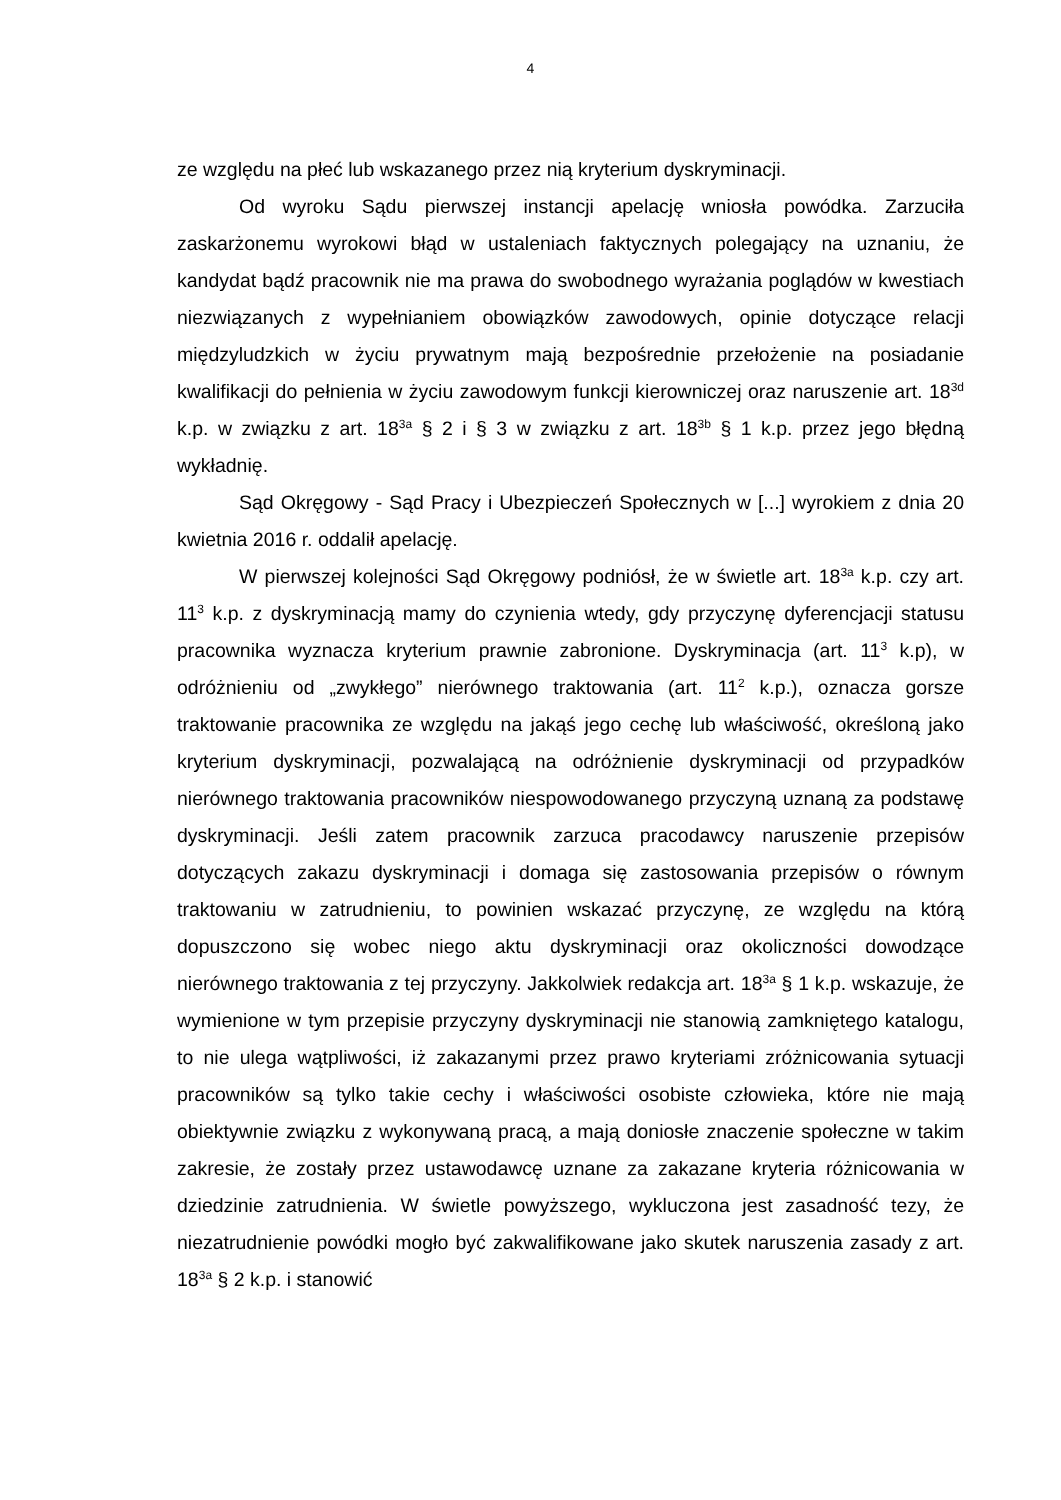4
ze względu na płeć lub wskazanego przez nią kryterium dyskryminacji.
Od wyroku Sądu pierwszej instancji apelację wniosła powódka. Zarzuciła zaskarżonemu wyrokowi błąd w ustaleniach faktycznych polegający na uznaniu, że kandydat bądź pracownik nie ma prawa do swobodnego wyrażania poglądów w kwestiach niezwiązanych z wypełnianiem obowiązków zawodowych, opinie dotyczące relacji międzyludzkich w życiu prywatnym mają bezpośrednie przełożenie na posiadanie kwalifikacji do pełnienia w życiu zawodowym funkcji kierowniczej oraz naruszenie art. 18<sup>3d</sup> k.p. w związku z art. 18<sup>3a</sup> § 2 i § 3 w związku z art. 18<sup>3b</sup> § 1 k.p. przez jego błędną wykładnię.
Sąd Okręgowy - Sąd Pracy i Ubezpieczeń Społecznych w [...] wyrokiem z dnia 20 kwietnia 2016 r. oddalił apelację.
W pierwszej kolejności Sąd Okręgowy podniósł, że w świetle art. 18<sup>3a</sup> k.p. czy art. 11<sup>3</sup> k.p. z dyskryminacją mamy do czynienia wtedy, gdy przyczynę dyferencjacji statusu pracownika wyznacza kryterium prawnie zabronione. Dyskryminacja (art. 11<sup>3</sup> k.p), w odróżnieniu od „zwykłego” nierównego traktowania (art. 11<sup>2</sup> k.p.), oznacza gorsze traktowanie pracownika ze względu na jakąś jego cechę lub właściwość, określoną jako kryterium dyskryminacji, pozwalającą na odróżnienie dyskryminacji od przypadków nierównego traktowania pracowników niespowodowanego przyczyną uznaną za podstawę dyskryminacji. Jeśli zatem pracownik zarzuca pracodawcy naruszenie przepisów dotyczących zakazu dyskryminacji i domaga się zastosowania przepisów o równym traktowaniu w zatrudnieniu, to powinien wskazać przyczynę, ze względu na którą dopuszczono się wobec niego aktu dyskryminacji oraz okoliczności dowodzące nierównego traktowania z tej przyczyny. Jakkolwiek redakcja art. 18<sup>3a</sup> § 1 k.p. wskazuje, że wymienione w tym przepisie przyczyny dyskryminacji nie stanowią zamkniętego katalogu, to nie ulega wątpliwości, iż zakazanymi przez prawo kryteriami zróżnicowania sytuacji pracowników są tylko takie cechy i właściwości osobiste człowieka, które nie mają obiektywnie związku z wykonywaną pracą, a mają doniosłe znaczenie społeczne w takim zakresie, że zostały przez ustawodawcę uznane za zakazane kryteria różnicowania w dziedzinie zatrudnienia. W świetle powyższego, wykluczona jest zasadność tezy, że niezatrudnienie powódki mogło być zakwalifikowane jako skutek naruszenia zasady z art. 18<sup>3a</sup> § 2 k.p. i stanowić